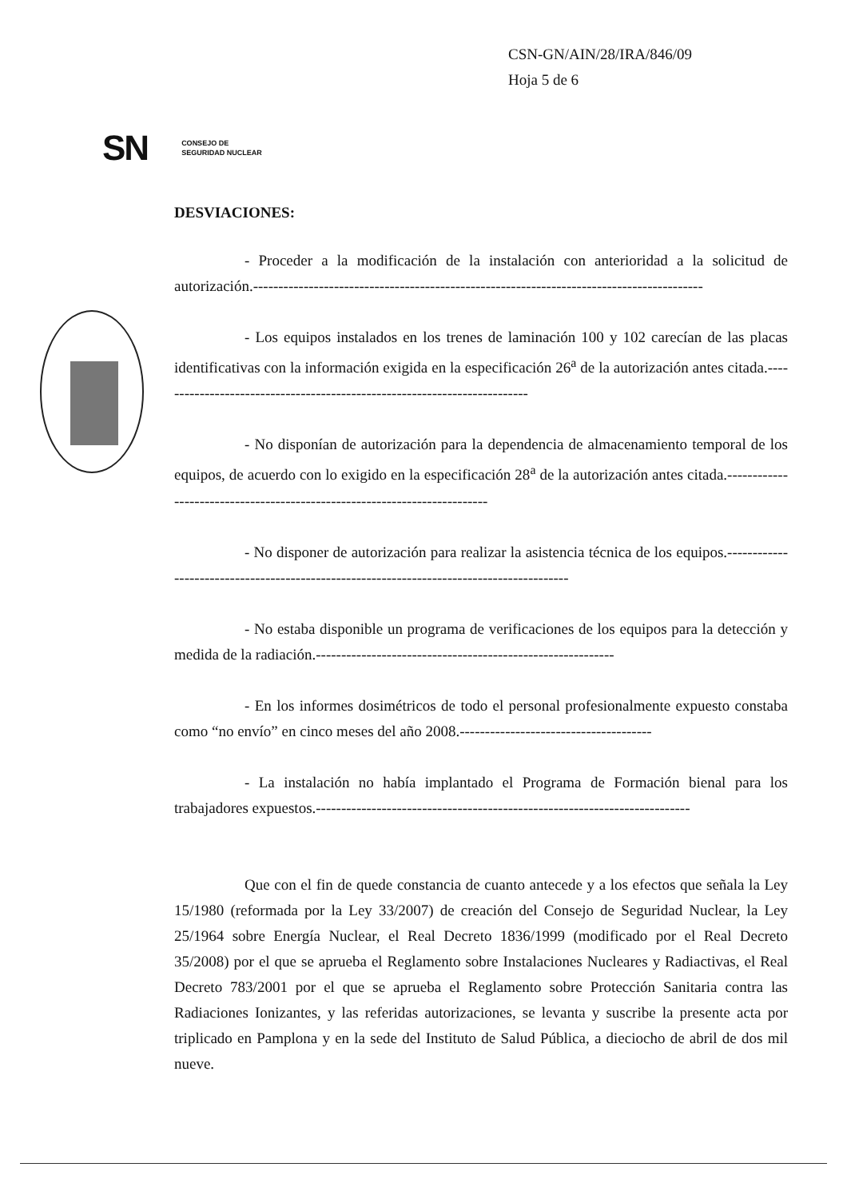CSN-GN/AIN/28/IRA/846/09
Hoja 5 de 6
SN CONSEJO DE
SEGURIDAD NUCLEAR
DESVIACIONES:
- Proceder a la modificación de la instalación con anterioridad a la solicitud de autorización.-----------------------------------------------------------------------------------------
- Los equipos instalados en los trenes de laminación 100 y 102 carecían de las placas identificativas con la información exigida en la especificación 26<sup>a</sup> de la autorización antes citada.--------------------------------------------------------------------------
- No disponían de autorización para la dependencia de almacenamiento temporal de los equipos, de acuerdo con lo exigido en la especificación 28<sup>a</sup> de la autorización antes citada.--------------------------------------------------------------------------
- No disponer de autorización para realizar la asistencia técnica de los equipos.------------------------------------------------------------------------------------------
- No estaba disponible un programa de verificaciones de los equipos para la detección y medida de la radiación.-----------------------------------------------------------
- En los informes dosimétricos de todo el personal profesionalmente expuesto constaba como “no envío” en cinco meses del año 2008.--------------------------------------
- La instalación no había implantado el Programa de Formación bienal para los trabajadores expuestos.--------------------------------------------------------------------------
Que con el fin de quede constancia de cuanto antecede y a los efectos que señala la Ley 15/1980 (reformada por la Ley 33/2007) de creación del Consejo de Seguridad Nuclear, la Ley 25/1964 sobre Energía Nuclear, el Real Decreto 1836/1999 (modificado por el Real Decreto 35/2008) por el que se aprueba el Reglamento sobre Instalaciones Nucleares y Radiactivas, el Real Decreto 783/2001 por el que se aprueba el Reglamento sobre Protección Sanitaria contra las Radiaciones Ionizantes, y las referidas autorizaciones, se levanta y suscribe la presente acta por triplicado en Pamplona y en la sede del Instituto de Salud Pública, a dieciocho de abril de dos mil nueve.